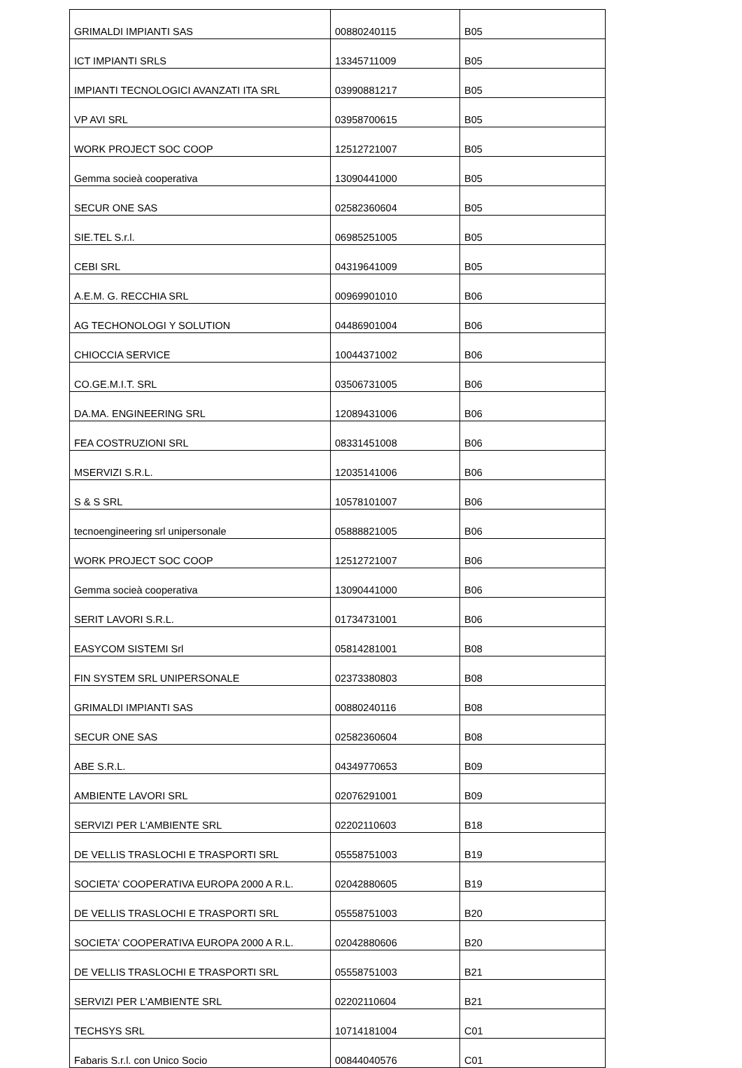| GRIMALDI IMPIANTI SAS | 00880240115 | B05 |
| ICT IMPIANTI SRLS | 13345711009 | B05 |
| IMPIANTI TECNOLOGICI AVANZATI ITA SRL | 03990881217 | B05 |
| VP AVI SRL | 03958700615 | B05 |
| WORK PROJECT SOC COOP | 12512721007 | B05 |
| Gemma socieà cooperativa | 13090441000 | B05 |
| SECUR ONE SAS | 02582360604 | B05 |
| SIE.TEL S.r.l. | 06985251005 | B05 |
| CEBI SRL | 04319641009 | B05 |
| A.E.M. G. RECCHIA SRL | 00969901010 | B06 |
| AG TECHONOLOGI Y SOLUTION | 04486901004 | B06 |
| CHIOCCIA SERVICE | 10044371002 | B06 |
| CO.GE.M.I.T. SRL | 03506731005 | B06 |
| DA.MA. ENGINEERING SRL | 12089431006 | B06 |
| FEA COSTRUZIONI SRL | 08331451008 | B06 |
| MSERVIZI S.R.L. | 12035141006 | B06 |
| S & S SRL | 10578101007 | B06 |
| tecnoengineering srl unipersonale | 05888821005 | B06 |
| WORK PROJECT SOC COOP | 12512721007 | B06 |
| Gemma socieà cooperativa | 13090441000 | B06 |
| SERIT LAVORI S.R.L. | 01734731001 | B06 |
| EASYCOM SISTEMI Srl | 05814281001 | B08 |
| FIN SYSTEM SRL UNIPERSONALE | 02373380803 | B08 |
| GRIMALDI IMPIANTI SAS | 00880240116 | B08 |
| SECUR ONE SAS | 02582360604 | B08 |
| ABE S.R.L. | 04349770653 | B09 |
| AMBIENTE LAVORI SRL | 02076291001 | B09 |
| SERVIZI PER L'AMBIENTE SRL | 02202110603 | B18 |
| DE VELLIS TRASLOCHI E TRASPORTI SRL | 05558751003 | B19 |
| SOCIETA' COOPERATIVA EUROPA 2000 A R.L. | 02042880605 | B19 |
| DE VELLIS TRASLOCHI E TRASPORTI SRL | 05558751003 | B20 |
| SOCIETA' COOPERATIVA EUROPA 2000 A R.L. | 02042880606 | B20 |
| DE VELLIS TRASLOCHI E TRASPORTI SRL | 05558751003 | B21 |
| SERVIZI PER L'AMBIENTE SRL | 02202110604 | B21 |
| TECHSYS SRL | 10714181004 | C01 |
| Fabaris S.r.l. con Unico Socio | 00844040576 | C01 |